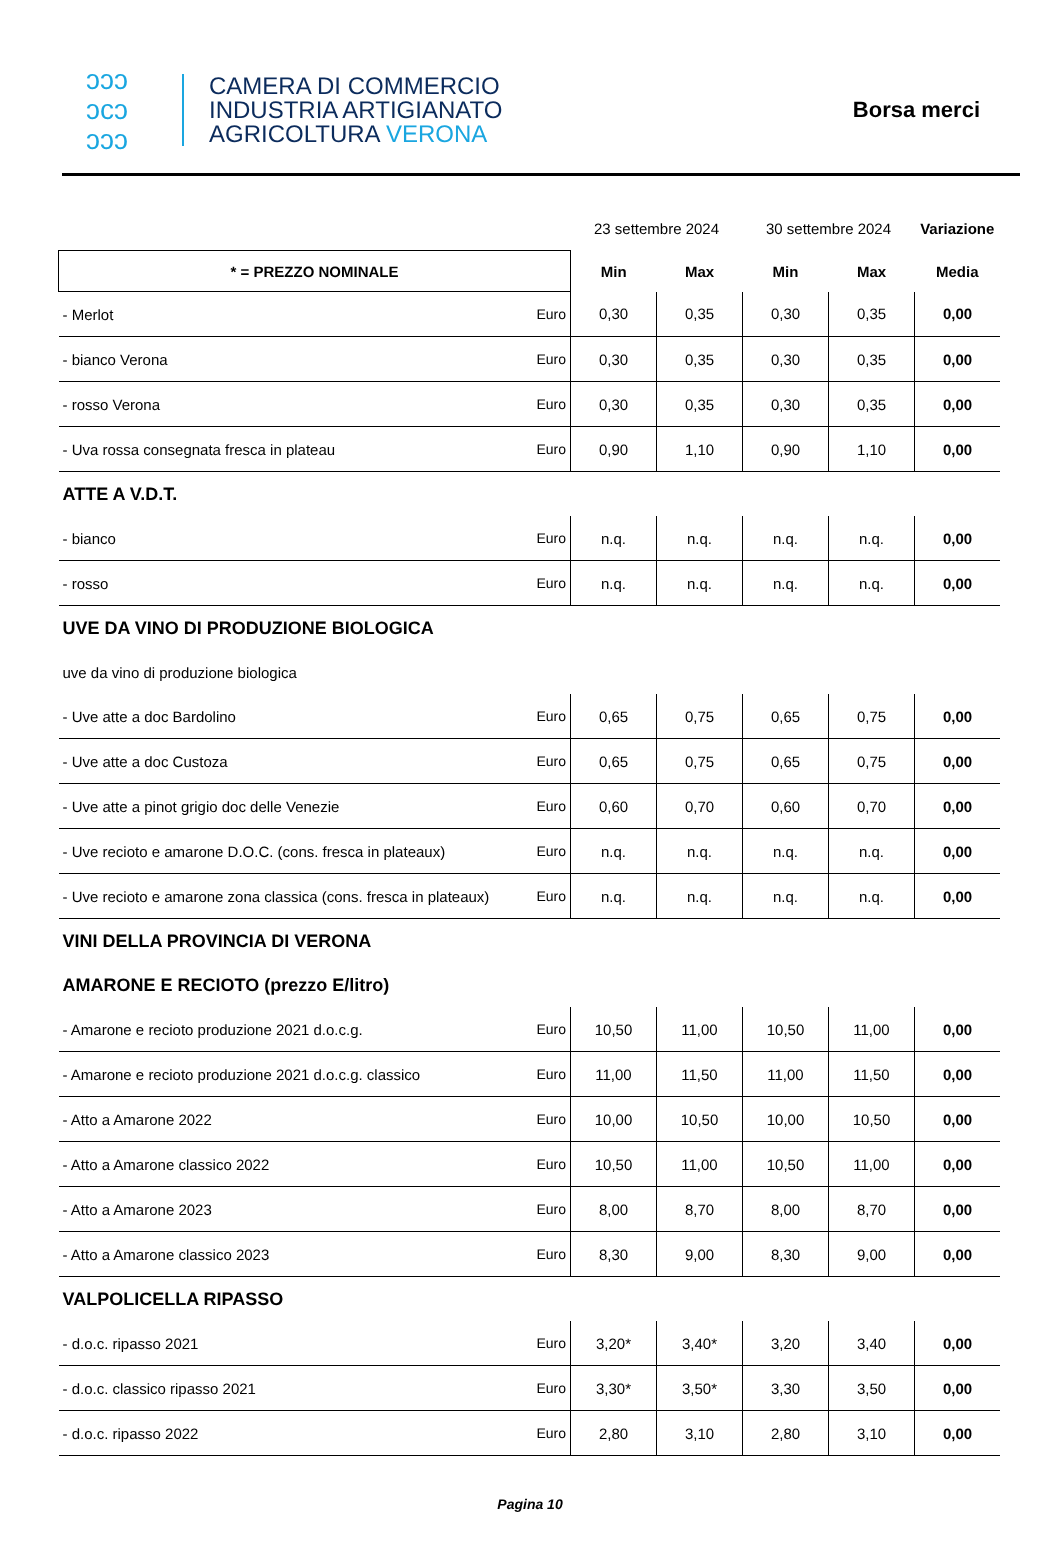ↄↄↄ
ↄcↄ
ↄↄↄ
CAMERA DI COMMERCIO
INDUSTRIA ARTIGIANATO
AGRICOLTURA VERONA
Borsa merci
| | | 23 settembre 2024 | | 30 settembre 2024 | | Variazione |
| * = PREZZO NOMINALE | | Min | Max | Min | Max | Media |
| - Merlot | Euro | 0,30 | 0,35 | 0,30 | 0,35 | 0,00 |
| - bianco Verona | Euro | 0,30 | 0,35 | 0,30 | 0,35 | 0,00 |
| - rosso Verona | Euro | 0,30 | 0,35 | 0,30 | 0,35 | 0,00 |
| - Uva rossa consegnata fresca in plateau | Euro | 0,90 | 1,10 | 0,90 | 1,10 | 0,00 |
| ATTE A V.D.T. | | | | | | |
| - bianco | Euro | n.q. | n.q. | n.q. | n.q. | 0,00 |
| - rosso | Euro | n.q. | n.q. | n.q. | n.q. | 0,00 |
| UVE DA VINO DI PRODUZIONE BIOLOGICA | | | | | | |
| uve da vino di produzione biologica | | | | | | |
| - Uve atte a doc Bardolino | Euro | 0,65 | 0,75 | 0,65 | 0,75 | 0,00 |
| - Uve atte a doc Custoza | Euro | 0,65 | 0,75 | 0,65 | 0,75 | 0,00 |
| - Uve atte a pinot grigio doc delle Venezie | Euro | 0,60 | 0,70 | 0,60 | 0,70 | 0,00 |
| - Uve recioto e amarone D.O.C. (cons. fresca in plateaux) | Euro | n.q. | n.q. | n.q. | n.q. | 0,00 |
| - Uve recioto e amarone zona classica (cons. fresca in plateaux) | Euro | n.q. | n.q. | n.q. | n.q. | 0,00 |
| VINI DELLA PROVINCIA DI VERONA | | | | | | |
| AMARONE E RECIOTO (prezzo E/litro) | | | | | | |
| - Amarone e recioto produzione 2021 d.o.c.g. | Euro | 10,50 | 11,00 | 10,50 | 11,00 | 0,00 |
| - Amarone e recioto produzione 2021 d.o.c.g. classico | Euro | 11,00 | 11,50 | 11,00 | 11,50 | 0,00 |
| - Atto a Amarone 2022 | Euro | 10,00 | 10,50 | 10,00 | 10,50 | 0,00 |
| - Atto a Amarone classico 2022 | Euro | 10,50 | 11,00 | 10,50 | 11,00 | 0,00 |
| - Atto a Amarone 2023 | Euro | 8,00 | 8,70 | 8,00 | 8,70 | 0,00 |
| - Atto a Amarone classico 2023 | Euro | 8,30 | 9,00 | 8,30 | 9,00 | 0,00 |
| VALPOLICELLA RIPASSO | | | | | | |
| - d.o.c. ripasso 2021 | Euro | 3,20* | 3,40* | 3,20 | 3,40 | 0,00 |
| - d.o.c. classico ripasso 2021 | Euro | 3,30* | 3,50* | 3,30 | 3,50 | 0,00 |
| - d.o.c. ripasso 2022 | Euro | 2,80 | 3,10 | 2,80 | 3,10 | 0,00 |
Pagina 10